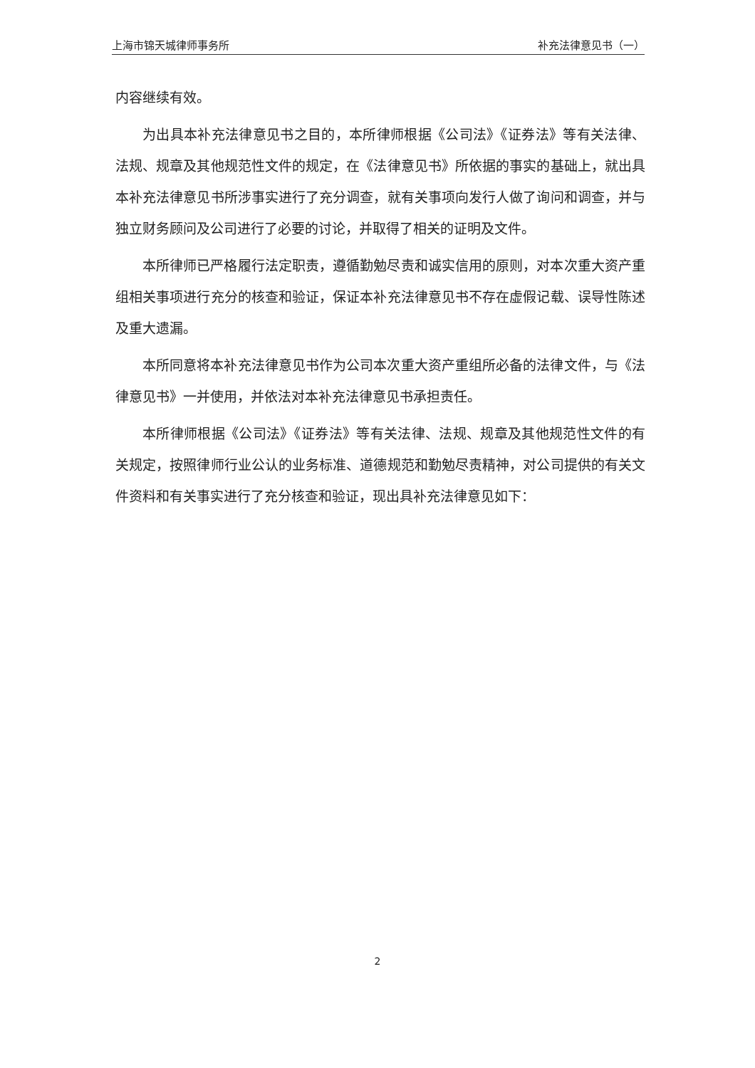上海市锦天城律师事务所 补充法律意见书（一）
内容继续有效。
为出具本补充法律意见书之目的，本所律师根据《公司法》《证券法》等有关法律、法规、规章及其他规范性文件的规定，在《法律意见书》所依据的事实的基础上，就出具本补充法律意见书所涉事实进行了充分调查，就有关事项向发行人做了询问和调查，并与独立财务顾问及公司进行了必要的讨论，并取得了相关的证明及文件。
本所律师已严格履行法定职责，遵循勤勉尽责和诚实信用的原则，对本次重大资产重组相关事项进行充分的核查和验证，保证本补充法律意见书不存在虚假记载、误导性陈述及重大遗漏。
本所同意将本补充法律意见书作为公司本次重大资产重组所必备的法律文件，与《法律意见书》一并使用，并依法对本补充法律意见书承担责任。
本所律师根据《公司法》《证券法》等有关法律、法规、规章及其他规范性文件的有关规定，按照律师行业公认的业务标准、道德规范和勤勉尽责精神，对公司提供的有关文件资料和有关事实进行了充分核查和验证，现出具补充法律意见如下：
2